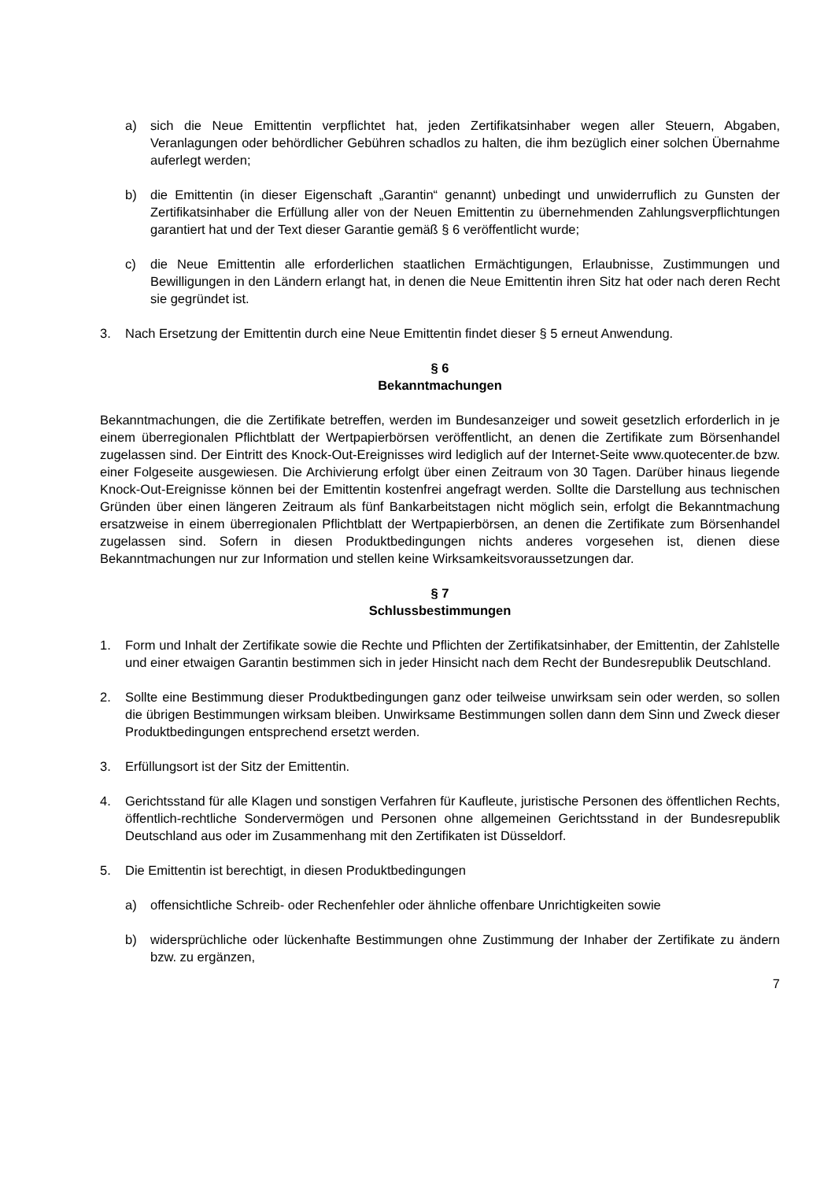a) sich die Neue Emittentin verpflichtet hat, jeden Zertifikatsinhaber wegen aller Steuern, Abgaben, Veranlagungen oder behördlicher Gebühren schadlos zu halten, die ihm bezüglich einer solchen Übernahme auferlegt werden;
b) die Emittentin (in dieser Eigenschaft „Garantin“ genannt) unbedingt und unwiderruflich zu Gunsten der Zertifikatsinhaber die Erfüllung aller von der Neuen Emittentin zu übernehmenden Zahlungsverpflichtungen garantiert hat und der Text dieser Garantie gemäß § 6 veröffentlicht wurde;
c) die Neue Emittentin alle erforderlichen staatlichen Ermächtigungen, Erlaubnisse, Zustimmungen und Bewilligungen in den Ländern erlangt hat, in denen die Neue Emittentin ihren Sitz hat oder nach deren Recht sie gegründet ist.
3. Nach Ersetzung der Emittentin durch eine Neue Emittentin findet dieser § 5 erneut Anwendung.
§ 6
Bekanntmachungen
Bekanntmachungen, die die Zertifikate betreffen, werden im Bundesanzeiger und soweit gesetzlich erforderlich in je einem überregionalen Pflichtblatt der Wertpapierbörsen veröffentlicht, an denen die Zertifikate zum Börsenhandel zugelassen sind. Der Eintritt des Knock-Out-Ereignisses wird lediglich auf der Internet-Seite www.quotecenter.de bzw. einer Folgeseite ausgewiesen. Die Archivierung erfolgt über einen Zeitraum von 30 Tagen. Darüber hinaus liegende Knock-Out-Ereignisse können bei der Emittentin kostenfrei angefragt werden. Sollte die Darstellung aus technischen Gründen über einen längeren Zeitraum als fünf Bankarbeitstagen nicht möglich sein, erfolgt die Bekanntmachung ersatzweise in einem überregionalen Pflichtblatt der Wertpapierbörsen, an denen die Zertifikate zum Börsenhandel zugelassen sind. Sofern in diesen Produktbedingungen nichts anderes vorgesehen ist, dienen diese Bekanntmachungen nur zur Information und stellen keine Wirksamkeitsvoraussetzungen dar.
§ 7
Schlussbestimmungen
1. Form und Inhalt der Zertifikate sowie die Rechte und Pflichten der Zertifikatsinhaber, der Emittentin, der Zahlstelle und einer etwaigen Garantin bestimmen sich in jeder Hinsicht nach dem Recht der Bundesrepublik Deutschland.
2. Sollte eine Bestimmung dieser Produktbedingungen ganz oder teilweise unwirksam sein oder werden, so sollen die übrigen Bestimmungen wirksam bleiben. Unwirksame Bestimmungen sollen dann dem Sinn und Zweck dieser Produktbedingungen entsprechend ersetzt werden.
3. Erfüllungsort ist der Sitz der Emittentin.
4. Gerichtsstand für alle Klagen und sonstigen Verfahren für Kaufleute, juristische Personen des öffentlichen Rechts, öffentlich-rechtliche Sondervermögen und Personen ohne allgemeinen Gerichtsstand in der Bundesrepublik Deutschland aus oder im Zusammenhang mit den Zertifikaten ist Düsseldorf.
5. Die Emittentin ist berechtigt, in diesen Produktbedingungen
a) offensichtliche Schreib- oder Rechenfehler oder ähnliche offenbare Unrichtigkeiten sowie
b) widersprüchliche oder lückenhafte Bestimmungen ohne Zustimmung der Inhaber der Zertifikate zu ändern bzw. zu ergänzen,
7